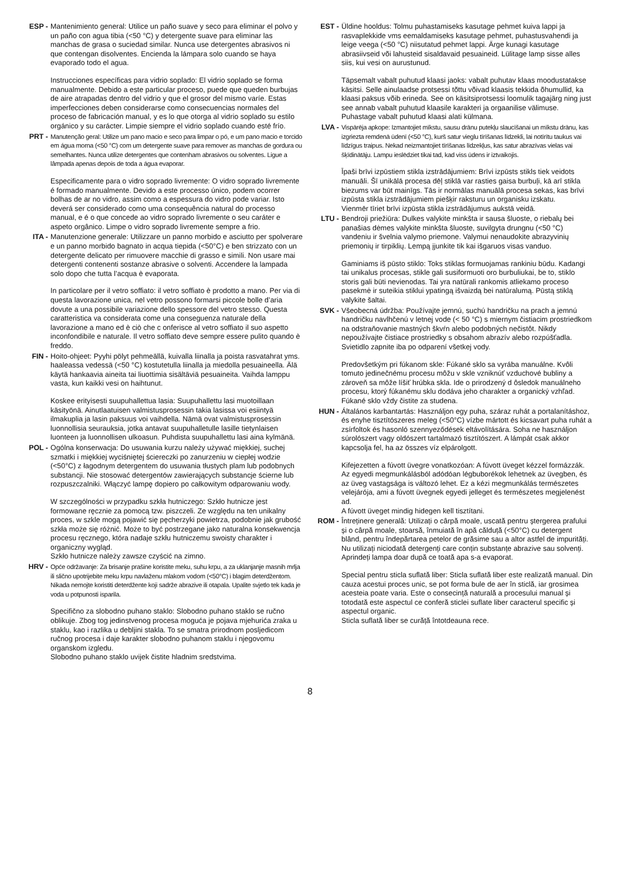ESP - Mantenimiento general: Utilice un paño suave y seco para eliminar el polvo y un paño con agua tibia (<50 °C) y detergente suave para eliminar las manchas de grasa o suciedad similar. Nunca use detergentes abrasivos ni que contengan disolventes. Encienda la lámpara solo cuando se haya evaporado todo el agua.
Instrucciones específicas para vidrio soplado: El vidrio soplado se forma manualmente. Debido a este particular proceso, puede que queden burbujas de aire atrapadas dentro del vidrio y que el grosor del mismo varíe. Estas imperfecciones deben considerarse como consecuencias normales del proceso de fabricación manual, y es lo que otorga al vidrio soplado su estilo orgánico y su carácter. Limpie siempre el vidrio soplado cuando esté frío.
PRT - Manutenção geral: Utilize um pano macio e seco para limpar o pó, e um pano macio e torcido em água morna (<50 °C) com um detergente suave para remover as manchas de gordura ou semelhantes. Nunca utilize detergentes que contenham abrasivos ou solventes. Ligue a lâmpada apenas depois de toda a água evaporar.
Especificamente para o vidro soprado livremente: O vidro soprado livremente é formado manualmente. Devido a este processo único, podem ocorrer bolhas de ar no vidro, assim como a espessura do vidro pode variar. Isto deverá ser considerado como uma consequência natural do processo manual, e é o que concede ao vidro soprado livremente o seu caráter e aspeto orgânico. Limpe o vidro soprado livremente sempre a frio.
ITA - Manutenzione generale: Utilizzare un panno morbido e asciutto per spolverare e un panno morbido bagnato in acqua tiepida (<50°C) e ben strizzato con un detergente delicato per rimuovere macchie di grasso e simili. Non usare mai detergenti contenenti sostanze abrasive o solventi. Accendere la lampada solo dopo che tutta l’acqua è evaporata.
In particolare per il vetro soffiato: il vetro soffiato è prodotto a mano. Per via di questa lavorazione unica, nel vetro possono formarsi piccole bolle d’aria dovute a una possibile variazione dello spessore del vetro stesso. Questa caratteristica va considerata come una conseguenza naturale della lavorazione a mano ed è ciò che c onferisce al vetro soffiato il suo aspetto inconfondibile e naturale. Il vetro soffiato deve sempre essere pulito quando è freddo.
FIN - Hoito-ohjeet: Pyyhi pölyt pehmeällä, kuivalla liinalla ja poista rasvatahrat yms. haaleassa vedessä (<50 °C) kostutetulla liinalla ja miedolla pesuaineella. Älä käytä hankaavia aineita tai liuottimia sisältäviä pesuaineita. Vaihda lamppu vasta, kun kaikki vesi on haihtunut.
Koskee erityisesti suupuhallettua lasia: Suupuhallettu lasi muotoillaan käsityönä. Ainutlaatuisen valmistusprosessin takia lasissa voi esiintyä ilmakuplia ja lasin paksuus voi vaihdella. Nämä ovat valmistusprosessin luonnollisia seurauksia, jotka antavat suupuhalletulle lasille tietynlaisen luonteen ja luonnollisen ulkoasun. Puhdista suupuhallettu lasi aina kylmänä.
POL - Ogólna konserwacja: Do usuwania kurzu należy używać miękkiej, suchej szmatki i miękkiej wyciśniętej ściereczki po zanurzeniu w ciepłej wodzie (<50°C) z łagodnym detergentem do usuwania tłustych plam lub podobnych substancji. Nie stosować detergentów zawierających substancje ścierne lub rozpuszczalniki. Włączyć lampę dopiero po całkowitym odparowaniu wody.
W szczególności w przypadku szkła hutniczego: Szkło hutnicze jest formowane ręcznie za pomocą tzw. piszczeli. Ze względu na ten unikalny proces, w szkle mogą pojawić się pęcherzyki powietrza, podobnie jak grubość szkła może się różnić. Może to być postrzegane jako naturalna konsekwencja procesu ręcznego, która nadaje szkłu hutniczemu swoisty charakter i organiczny wygląd.
Szkło hutnicze należy zawsze czyścić na zimno.
HRV - Opće održavanje: Za brisanje prašine koristite meku, suhu krpu, a za uklanjanje masnih mrlja ili slično upotrijebite meku krpu navlaženu mlakom vodom (<50°C) i blagim deterdžentom. Nikada nemojte koristiti deterdžente koji sadrže abrazive ili otapala. Upalite svjetlo tek kada je voda u potpunosti isparila.
Specifično za slobodno puhano staklo: Slobodno puhano staklo se ručno oblikuje. Zbog tog jedinstvenog procesa moguća je pojava mjehurića zraka u staklu, kao i razlika u debljini stakla. To se smatra prirodnom posljedicom ručnog procesa i daje karakter slobodno puhanom staklu i njegovomu organskom izgledu.
Slobodno puhano staklo uvijek čistite hladnim sredstvima.
EST - Üldine hooldus: Tolmu puhastamiseks kasutage pehmet kuiva lappi ja rasvaplekkide vms eemaldamiseks kasutage pehmet, puhastusvahendi ja leige veega (<50 °C) niisutatud pehmet lappi. Ärge kunagi kasutage abrasiivseid või lahusteid sisaldavaid pesuaineid. Lülitage lamp sisse alles siis, kui vesi on aurustunud.
Täpsemalt vabalt puhutud klaasi jaoks: vabalt puhutav klaas moodustatakse käsitsi. Selle ainulaadse protsessi tõttu võivad klaasis tekkida õhumullid, ka klaasi paksus võib erineda. See on käsitsiprotsessi loomulik tagajärg ning just see annab vabalt puhutud klaasile karakteri ja orgaanilise välimuse.
Puhastage vabalt puhutud klaasi alati külmana.
LVA - Vispārēja apkope: Izmantojiet mīkstu, sausu drānu putekļu slaucīšanai un mīkstu drānu, kas izgriezta remdenā ūdenī (<50 °C), kurš satur vieglu tīrīšanas līdzekli, lai notīrītu taukus vai līdzīgus traipus. Nekad neizmantojiet tīrīšanas līdzekļus, kas satur abrazīvas vielas vai šķīdinātāju. Lampu ieslēdziet tikai tad, kad viss ūdens ir iztvaikojis.
Īpaši brīvi izpūstiem stikla izstrādājumiem: Brīvi izpūsts stikls tiek veidots manuāli. Šī unikālā procesa dēļ stiklā var rasties gaisa burbuļi, kā arī stikla biezums var būt mainīgs. Tās ir normālas manuālā procesa sekas, kas brīvi izpūsta stikla izstrādājumiem piešķir raksturu un organisku izskatu.
Vienmēr tīriet brīvi izpūsta stikla izstrādājumus aukstā veidā.
LTU - Bendroji priežiūra: Dulkes valykite minkšta ir sausa šluoste, o riebalų bei panašias dėmes valykite minkšta šluoste, suvilgyta drungnu (<50 °C) vandeniu ir švelnia valymo priemone. Valymui nenaudokite abrazyvinių priemonių ir tirpiklių. Lempą įjunkite tik kai išgaruos visas vanduo.
Gaminiams iš pūsto stiklo: Toks stiklas formuojamas rankiniu būdu. Kadangi tai unikalus procesas, stikle gali susiformuoti oro burbuliukai, be to, stiklo storis gali būti nevienodas. Tai yra natūrali rankomis atliekamo proceso pasekmė ir suteikia stiklui ypatingą išvaizdą bei natūralumą. Pūstą stiklą valykite šaltai.
SVK - Všeobecná údržba: Používajte jemnú, suchú handričku na prach a jemnú handričku navlhčenú v letnej vode (< 50 °C) s miernym čistiacim prostriedkom na odstraňovanie mastných škvŕn alebo podobných nečistôt. Nikdy nepoužívajte čistiace prostriedky s obsahom abrazív alebo rozpúšťadla. Svietidlo zapnite iba po odparení všetkej vody.
Predovšetkým pri fúkanom skle: Fúkané sklo sa vyrába manuálne. Kvôli tomuto jedinečnému procesu môžu v skle vzniknúť vzduchové bubliny a zároveň sa môže líšiť hrúbka skla. Ide o prirodzený d ôsledok manuálneho procesu, ktorý fúkanému sklu dodáva jeho charakter a organický vzhľad.
Fúkané sklo vždy čistite za studena.
HUN - Általános karbantartás: Használjon egy puha, száraz ruhát a portalanításhoz, és enyhe tisztítószeres meleg (<50°C) vízbe mártott és kicsavart puha ruhát a zsírfoltok és hasonló szennyeződések eltávolítására. Soha ne használjon súrolószert vagy oldószert tartalmazó tisztítószert. A lámpát csak akkor kapcsolja fel, ha az összes víz elpárolgott.
Kifejezetten a fúvott üvegre vonatkozóan: A fúvott üveget kézzel formázzák. Az egyedi megmunkálásból adódóan légbuborékok lehetnek az üvegben, és az üveg vastagsága is változó lehet. Ez a kézi megmunkálás természetes velejárója, ami a fúvott üvegnek egyedi jelleget és természetes megjelenést ad.
A fúvott üveget mindig hidegen kell tisztítani.
ROM - Întreținere generală: Utilizați o cârpă moale, uscată pentru ștergerea prafului și o cârpă moale, stoarsă, înmuiată în apă călduță (<50°C) cu detergent blând, pentru îndepărtarea petelor de grăsime sau a altor astfel de impurități. Nu utilizați niciodată detergenți care conțin substanțe abrazive sau solvenți. Aprindeți lampa doar după ce toată apa s-a evaporat.
Special pentru sticla suflată liber: Sticla suflată liber este realizată manual. Din cauza acestui proces unic, se pot forma bule de aer în sticlă, iar grosimea acesteia poate varia. Este o consecință naturală a procesului manual și totodată este aspectul ce conferă sticlei suflate liber caracterul specific și aspectul organic.
Sticla suflată liber se curăță întotdeauna rece.
8